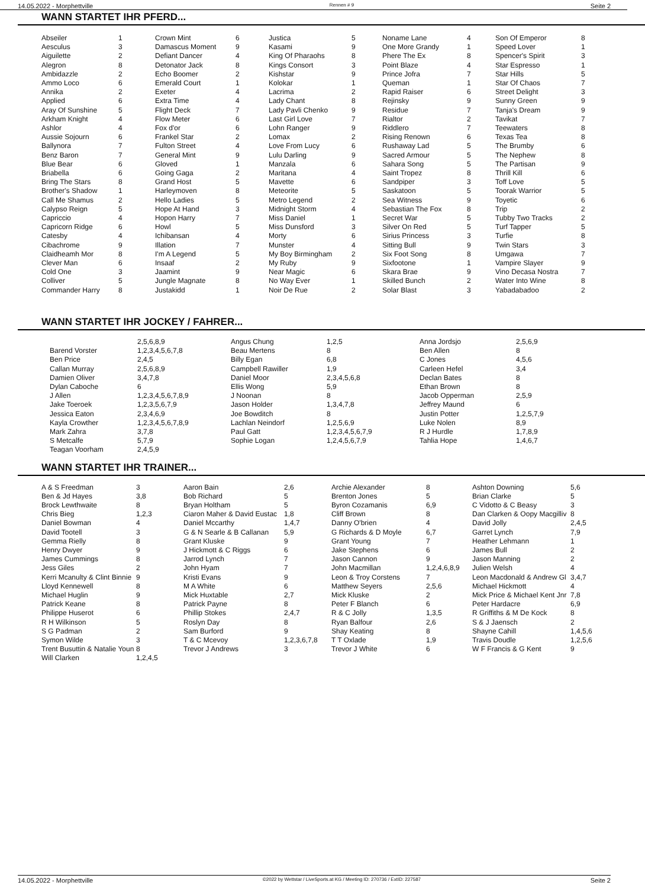14.05.2022 - Morphettville Rennen # 9 Seite 2
WANN STARTET IHR PFERD...
| Abseiler | 1 | Crown Mint | 6 | Justica | 5 | Noname Lane | 4 | Son Of Emperor | 8 |
| Aesculus | 3 | Damascus Moment | 9 | Kasami | 9 | One More Grandy | 1 | Speed Lover | 1 |
| Aiguilette | 2 | Defiant Dancer | 4 | King Of Pharaohs | 8 | Phere The Ex | 8 | Spencer's Spirit | 3 |
| Alegron | 8 | Detonator Jack | 8 | Kings Consort | 3 | Point Blaze | 4 | Star Espresso | 1 |
| Ambidazzle | 2 | Echo Boomer | 2 | Kishstar | 9 | Prince Jofra | 7 | Star Hills | 5 |
| Ammo Loco | 6 | Emerald Court | 1 | Kolokar | 1 | Queman | 1 | Star Of Chaos | 7 |
| Annika | 2 | Exeter | 4 | Lacrima | 2 | Rapid Raiser | 6 | Street Delight | 3 |
| Applied | 6 | Extra Time | 4 | Lady Chant | 8 | Rejinsky | 9 | Sunny Green | 9 |
| Aray Of Sunshine | 5 | Flight Deck | 7 | Lady Pavli Chenko | 9 | Residue | 7 | Tanja's Dream | 9 |
| Arkham Knight | 4 | Flow Meter | 6 | Last Girl Love | 7 | Rialtor | 2 | Tavikat | 7 |
| Ashlor | 4 | Fox d'or | 6 | Lohn Ranger | 9 | Riddlero | 7 | Teewaters | 8 |
| Aussie Sojourn | 6 | Frankel Star | 2 | Lomax | 2 | Rising Renown | 6 | Texas Tea | 8 |
| Ballynora | 7 | Fulton Street | 4 | Love From Lucy | 6 | Rushaway Lad | 5 | The Brumby | 6 |
| Benz Baron | 7 | General Mint | 9 | Lulu Darling | 9 | Sacred Armour | 5 | The Nephew | 8 |
| Blue Bear | 6 | Gloved | 1 | Manzala | 6 | Sahara Song | 5 | The Partisan | 9 |
| Briabella | 6 | Going Gaga | 2 | Maritana | 4 | Saint Tropez | 8 | Thrill Kill | 6 |
| Bring The Stars | 8 | Grand Host | 5 | Mavette | 6 | Sandpiper | 3 | Toff Love | 5 |
| Brother's Shadow | 1 | Harleymoven | 8 | Meteorite | 5 | Saskatoon | 5 | Toorak Warrior | 5 |
| Call Me Shamus | 2 | Hello Ladies | 5 | Metro Legend | 2 | Sea Witness | 9 | Toyetic | 6 |
| Calypso Reign | 5 | Hope At Hand | 3 | Midnight Storm | 4 | Sebastian The Fox | 8 | Trip | 2 |
| Capriccio | 4 | Hopon Harry | 7 | Miss Daniel | 1 | Secret War | 5 | Tubby Two Tracks | 2 |
| Capricorn Ridge | 6 | Howl | 5 | Miss Dunsford | 3 | Silver On Red | 5 | Turf Tapper | 5 |
| Catesby | 4 | Ichibansan | 4 | Morty | 6 | Sirius Princess | 3 | Turfie | 8 |
| Cibachrome | 9 | Illation | 7 | Munster | 4 | Sitting Bull | 9 | Twin Stars | 3 |
| Claidheamh Mor | 8 | I'm A Legend | 5 | My Boy Birmingham | 2 | Six Foot Song | 8 | Umgawa | 7 |
| Clever Man | 6 | Insaaf | 2 | My Ruby | 9 | Sixfootone | 1 | Vampire Slayer | 9 |
| Cold One | 3 | Jaamint | 9 | Near Magic | 6 | Skara Brae | 9 | Vino Decasa Nostra | 7 |
| Colliver | 5 | Jungle Magnate | 8 | No Way Ever | 1 | Skilled Bunch | 2 | Water Into Wine | 8 |
| Commander Harry | 8 | Justakidd | 1 | Noir De Rue | 2 | Solar Blast | 3 | Yabadabadoo | 2 |
WANN STARTET IHR JOCKEY / FAHRER...
| | 2,5,6,8,9 | Angus Chung | 1,2,5 | Anna Jordsjo | 2,5,6,9 |
| Barend Vorster | 1,2,3,4,5,6,7,8 | Beau Mertens | 8 | Ben Allen | 8 |
| Ben Price | 2,4,5 | Billy Egan | 6,8 | C Jones | 4,5,6 |
| Callan Murray | 2,5,6,8,9 | Campbell Rawiller | 1,9 | Carleen Hefel | 3,4 |
| Damien Oliver | 3,4,7,8 | Daniel Moor | 2,3,4,5,6,8 | Declan Bates | 8 |
| Dylan Caboche | 6 | Ellis Wong | 5,9 | Ethan Brown | 8 |
| J Allen | 1,2,3,4,5,6,7,8,9 | J Noonan | 8 | Jacob Opperman | 2,5,9 |
| Jake Toeroek | 1,2,3,5,6,7,9 | Jason Holder | 1,3,4,7,8 | Jeffrey Maund | 6 |
| Jessica Eaton | 2,3,4,6,9 | Joe Bowditch | 8 | Justin Potter | 1,2,5,7,9 |
| Kayla Crowther | 1,2,3,4,5,6,7,8,9 | Lachlan Neindorf | 1,2,5,6,9 | Luke Nolen | 8,9 |
| Mark Zahra | 3,7,8 | Paul Gatt | 1,2,3,4,5,6,7,9 | R J Hurdle | 1,7,8,9 |
| S Metcalfe | 5,7,9 | Sophie Logan | 1,2,4,5,6,7,9 | Tahlia Hope | 1,4,6,7 |
| Teagan Voorham | 2,4,5,9 | | | | |
WANN STARTET IHR TRAINER...
| A & S Freedman | 3 | Aaron Bain | 2,6 | Archie Alexander | 8 | Ashton Downing | 5,6 |
| Ben & Jd Hayes | 3,8 | Bob Richard | 5 | Brenton Jones | 5 | Brian Clarke | 5 |
| Brock Lewthwaite | 8 | Bryan Holtham | 5 | Byron Cozamanis | 6,9 | C Vidotto & C Beasy | 3 |
| Chris Bieg | 1,2,3 | Ciaron Maher & David Eustac | 1,8 | Cliff Brown | 8 | Dan Clarken & Oopy Macgilliv | 8 |
| Daniel Bowman | 4 | Daniel Mccarthy | 1,4,7 | Danny O'brien | 4 | David Jolly | 2,4,5 |
| David Tootell | 3 | G & N Searle & B Callanan | 5,9 | G Richards & D Moyle | 6,7 | Garret Lynch | 7,9 |
| Gemma Rielly | 8 | Grant Kluske | 9 | Grant Young | 7 | Heather Lehmann | 1 |
| Henry Dwyer | 9 | J Hickmott & C Riggs | 6 | Jake Stephens | 6 | James Bull | 2 |
| James Cummings | 8 | Jarrod Lynch | 7 | Jason Cannon | 9 | Jason Manning | 2 |
| Jess Giles | 2 | John Hyam | 7 | John Macmillan | 1,2,4,6,8,9 | Julien Welsh | 4 |
| Kerri Mcanulty & Clint Binnie | 9 | Kristi Evans | 9 | Leon & Troy Corstens | 7 | Leon Macdonald & Andrew Gl | 3,4,7 |
| Lloyd Kennewell | 8 | M A White | 6 | Matthew Seyers | 2,5,6 | Michael Hickmott | 4 |
| Michael Huglin | 9 | Mick Huxtable | 2,7 | Mick Kluske | 2 | Mick Price & Michael Kent Jnr | 7,8 |
| Patrick Keane | 8 | Patrick Payne | 8 | Peter F Blanch | 6 | Peter Hardacre | 6,9 |
| Philippe Huserot | 6 | Phillip Stokes | 2,4,7 | R & C Jolly | 1,3,5 | R Griffiths & M De Kock | 8 |
| R H Wilkinson | 5 | Roslyn Day | 8 | Ryan Balfour | 2,6 | S & J Jaensch | 2 |
| S G Padman | 2 | Sam Burford | 9 | Shay Keating | 8 | Shayne Cahill | 1,4,5,6 |
| Symon Wilde | 3 | T & C Mcevoy | 1,2,3,6,7,8 | T T Oxlade | 1,9 | Travis Doudle | 1,2,5,6 |
| Trent Busuttin & Natalie Youn | 8 | Trevor J Andrews | 3 | Trevor J White | 6 | W F Francis & G Kent | 9 |
| Will Clarken | 1,2,4,5 | | | | | | |
14.05.2022 - Morphettville ©2022 by Wettstar / LiveSports.at KG / Meeting ID: 270736 / ExtID: 227587 Seite 2